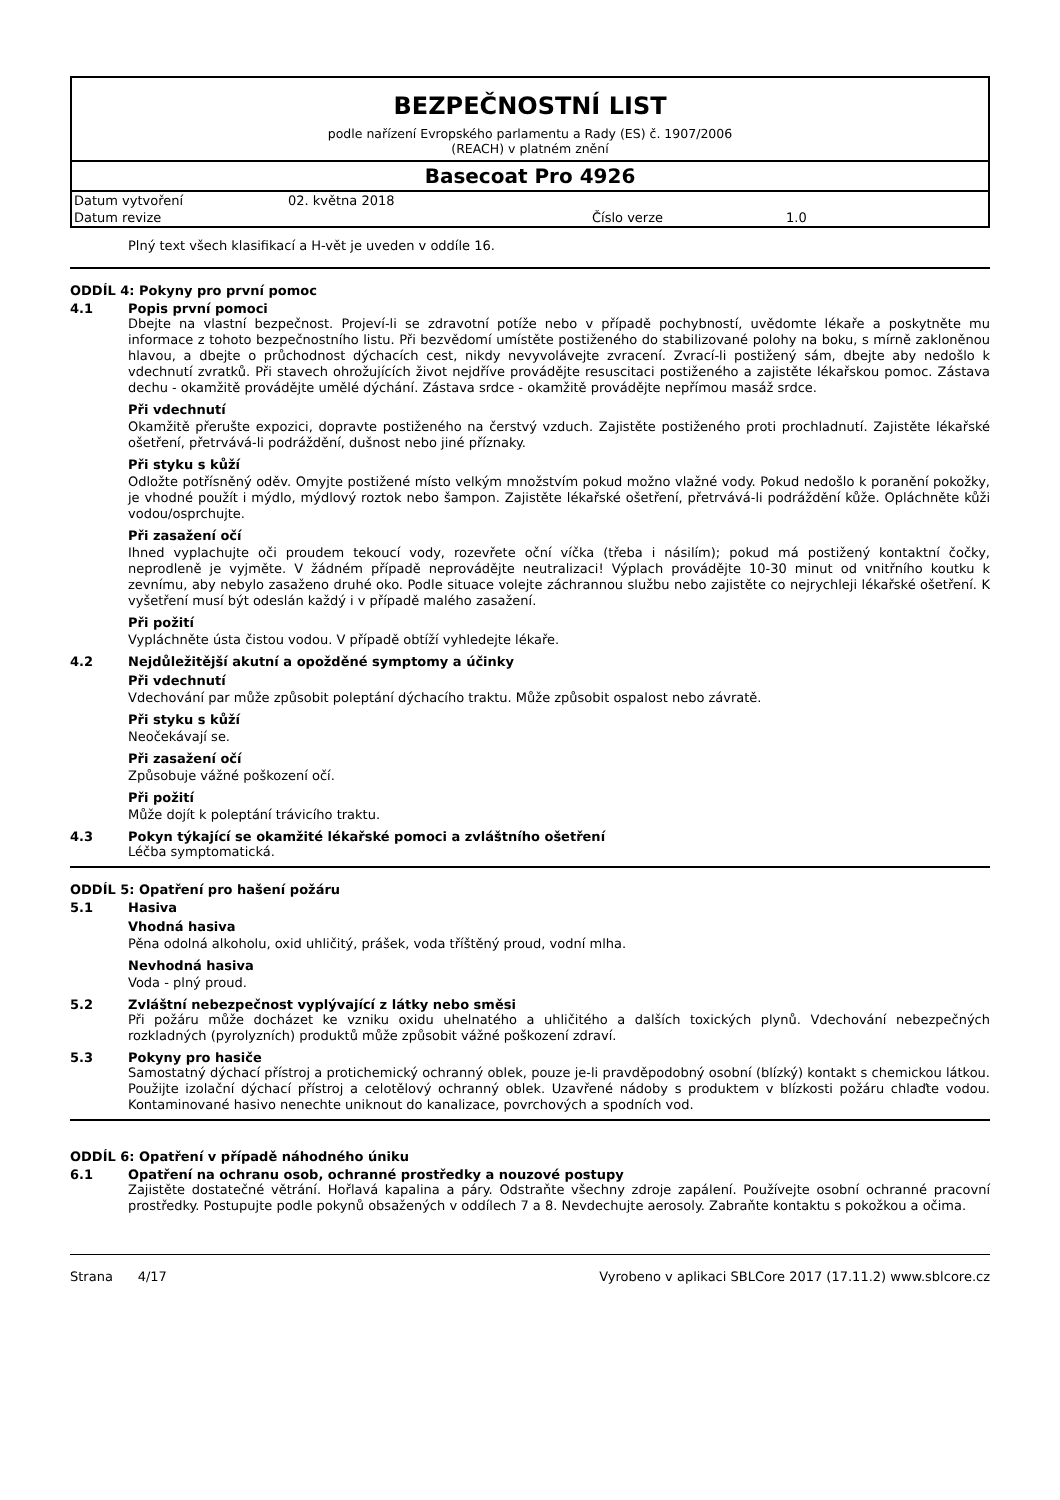BEZPEČNOSTNÍ LIST
podle nařízení Evropského parlamentu a Rady (ES) č. 1907/2006
(REACH) v platném znění
Basecoat Pro 4926
| Datum vytvoření | 02. května 2018 | | |
| Datum revize | | Číslo verze | 1.0 |
Plný text všech klasifikací a H-vět je uveden v oddíle 16.
ODDÍL 4: Pokyny pro první pomoc
4.1 Popis první pomoci
Dbejte na vlastní bezpečnost. Projeví-li se zdravotní potíže nebo v případě pochybností, uvědomte lékaře a poskytněte mu informace z tohoto bezpečnostního listu. Při bezvědomí umístěte postiženého do stabilizované polohy na boku, s mírně zakloněnou hlavou, a dbejte o průchodnost dýchacích cest, nikdy nevyvolávejte zvracení. Zvrací-li postižený sám, dbejte aby nedošlo k vdechnutí zvratků. Při stavech ohrožujících život nejdříve provádějte resuscitaci postiženého a zajistěte lékařskou pomoc. Zástava dechu - okamžitě provádějte umělé dýchání. Zástava srdce - okamžitě provádějte nepřímou masáž srdce.
Při vdechnutí
Okamžitě přerušte expozici, dopravte postiženého na čerstvý vzduch. Zajistěte postiženého proti prochladnutí. Zajistěte lékařské ošetření, přetrvává-li podráždění, dušnost nebo jiné příznaky.
Při styku s kůží
Odložte potřísněný oděv. Omyjte postižené místo velkým množstvím pokud možno vlažné vody. Pokud nedošlo k poranění pokožky, je vhodné použít i mýdlo, mýdlový roztok nebo šampon. Zajistěte lékařské ošetření, přetrvává-li podráždění kůže. Opláchněte kůži vodou/osprchujte.
Při zasažení očí
Ihned vyplachujte oči proudem tekoucí vody, rozevřete oční víčka (třeba i násilím); pokud má postižený kontaktní čočky, neprodleně je vyjměte. V žádném případě neprovádějte neutralizaci! Výplach provádějte 10-30 minut od vnitřního koutku k zevnímu, aby nebylo zasaženo druhé oko. Podle situace volejte záchrannou službu nebo zajistěte co nejrychleji lékařské ošetření. K vyšetření musí být odeslán každý i v případě malého zasažení.
Při požití
Vypláchněte ústa čistou vodou. V případě obtíží vyhledejte lékaře.
4.2 Nejdůležitější akutní a opožděné symptomy a účinky
Při vdechnutí
Vdechování par může způsobit poleptání dýchacího traktu. Může způsobit ospalost nebo závratě.
Při styku s kůží
Neočekávají se.
Při zasažení očí
Způsobuje vážné poškození očí.
Při požití
Může dojít k poleptání trávicího traktu.
4.3 Pokyn týkající se okamžité lékařské pomoci a zvláštního ošetření
Léčba symptomatická.
ODDÍL 5: Opatření pro hašení požáru
5.1 Hasiva
Vhodná hasiva
Pěna odolná alkoholu, oxid uhličitý, prášek, voda tříštěný proud, vodní mlha.
Nevhodná hasiva
Voda - plný proud.
5.2 Zvláštní nebezpečnost vyplývající z látky nebo směsi
Při požáru může docházet ke vzniku oxidu uhelnatého a uhličitého a dalších toxických plynů. Vdechování nebezpečných rozkladných (pyrolyzních) produktů může způsobit vážné poškození zdraví.
5.3 Pokyny pro hasiče
Samostatný dýchací přístroj a protichemický ochranný oblek, pouze je-li pravděpodobný osobní (blízký) kontakt s chemickou látkou. Použijte izolační dýchací přístroj a celotělový ochranný oblek. Uzavřené nádoby s produktem v blízkosti požáru chlaďte vodou. Kontaminované hasivo nenechte uniknout do kanalizace, povrchových a spodních vod.
ODDÍL 6: Opatření v případě náhodného úniku
6.1 Opatření na ochranu osob, ochranné prostředky a nouzové postupy
Zajistěte dostatečné větrání. Hořlavá kapalina a páry. Odstraňte všechny zdroje zapálení. Používejte osobní ochranné pracovní prostředky. Postupujte podle pokynů obsažených v oddílech 7 a 8. Nevdechujte aerosoly. Zabraňte kontaktu s pokožkou a očima.
Strana 4/17 Vyrobeno v aplikaci SBLCore 2017 (17.11.2) www.sblcore.cz